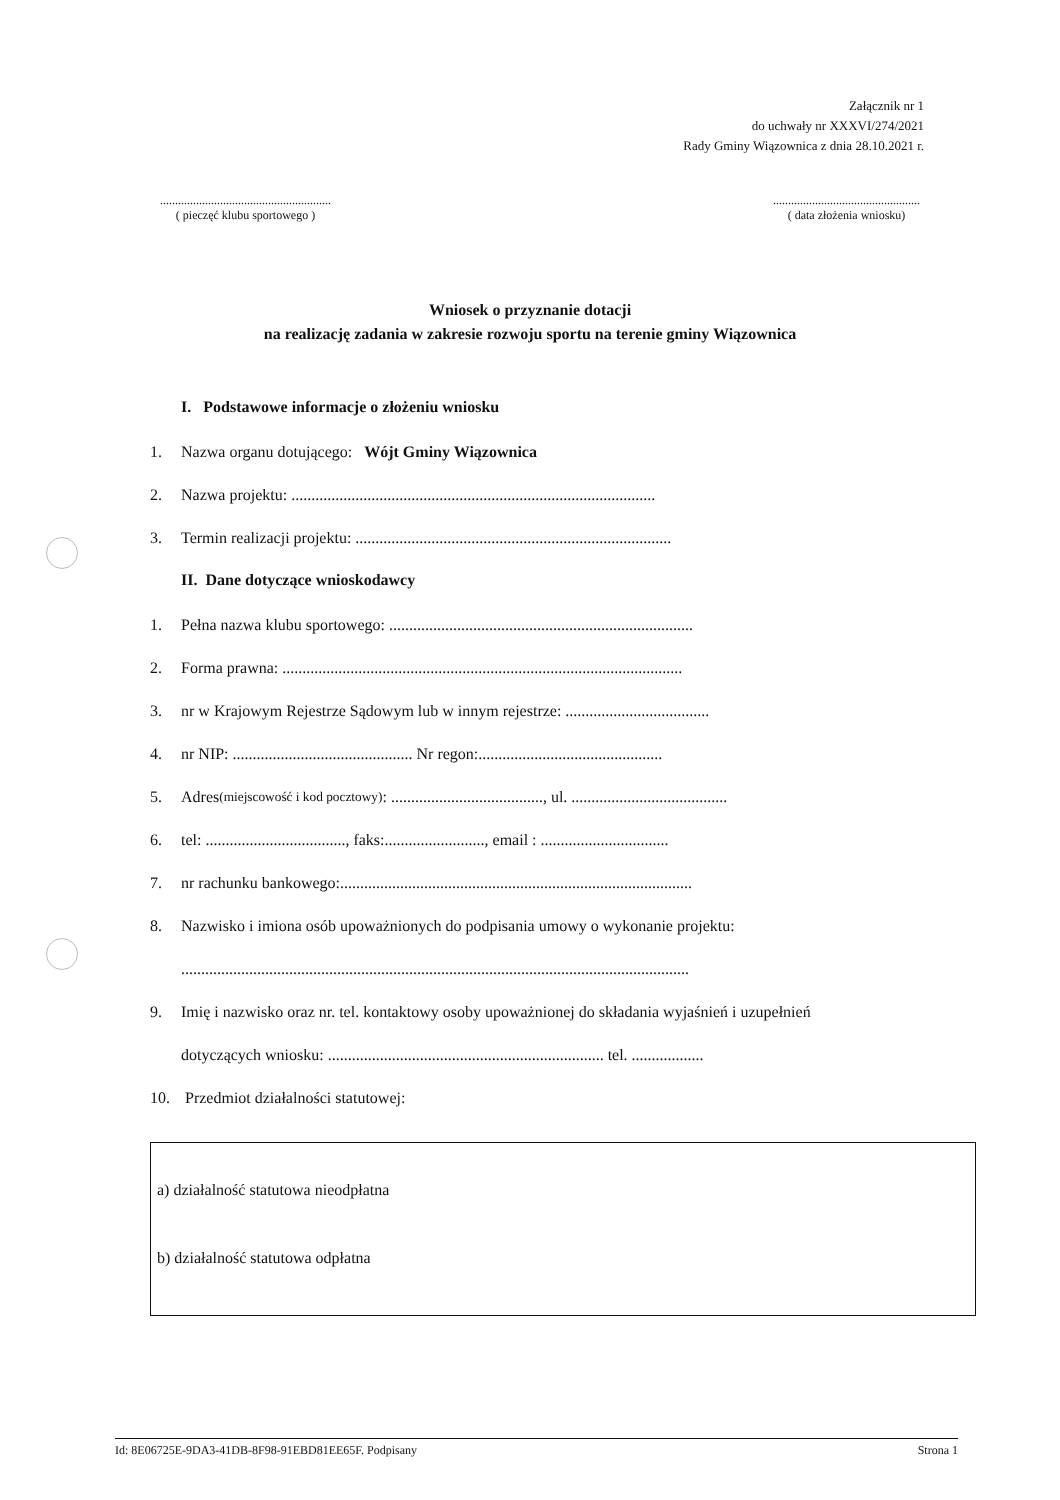Załącznik nr 1
do uchwały nr XXXVI/274/2021
Rady Gminy Wiązownica z dnia 28.10.2021 r.
.........................................................
( pieczęć klubu sportowego )
.................................................
( data złożenia wniosku)
Wniosek o przyznanie dotacji
na realizację zadania w zakresie rozwoju sportu na terenie gminy Wiązownica
I. Podstawowe informacje o złożeniu wniosku
1. Nazwa organu dotującego: Wójt Gminy Wiązownica
2. Nazwa projektu: ...........................................................................................
3. Termin realizacji projektu: ...............................................................................
II. Dane dotyczące wnioskodawcy
1. Pełna nazwa klubu sportowego: ............................................................................
2. Forma prawna: ....................................................................................................
3. nr w Krajowym Rejestrze Sądowym lub w innym rejestrze: ....................................
4. nr NIP: ............................................. Nr regon:..............................................
5. Adres (miejscowość i kod pocztowy): ......................................, ul. .......................................
6. tel: ..................................., faks:........................., email : ................................
7. nr rachunku bankowego:........................................................................................
8. Nazwisko i imiona osób upoważnionych do podpisania umowy o wykonanie projektu:
...............................................................................................................................
9. Imię i nazwisko oraz nr. tel. kontaktowy osoby upoważnionej do składania wyjaśnień i uzupełnień
dotyczących wniosku: ..................................................................... tel. ..................
10. Przedmiot działalności statutowej:
a) działalność statutowa nieodpłatna
b) działalność statutowa odpłatna
Id: 8E06725E-9DA3-41DB-8F98-91EBD81EE65F. Podpisany Strona 1